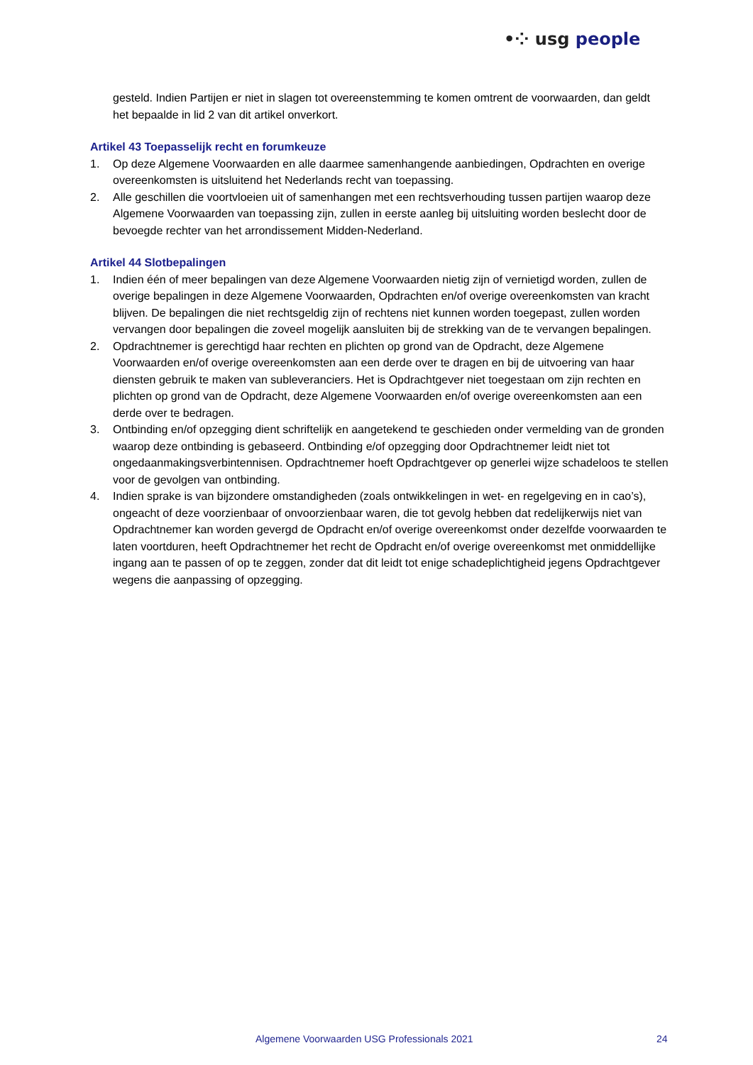•⁘ usg people
gesteld. Indien Partijen er niet in slagen tot overeenstemming te komen omtrent de voorwaarden, dan geldt het bepaalde in lid 2 van dit artikel onverkort.
Artikel 43 Toepasselijk recht en forumkeuze
1. Op deze Algemene Voorwaarden en alle daarmee samenhangende aanbiedingen, Opdrachten en overige overeenkomsten is uitsluitend het Nederlands recht van toepassing.
2. Alle geschillen die voortvloeien uit of samenhangen met een rechtsverhouding tussen partijen waarop deze Algemene Voorwaarden van toepassing zijn, zullen in eerste aanleg bij uitsluiting worden beslecht door de bevoegde rechter van het arrondissement Midden-Nederland.
Artikel 44 Slotbepalingen
1. Indien één of meer bepalingen van deze Algemene Voorwaarden nietig zijn of vernietigd worden, zullen de overige bepalingen in deze Algemene Voorwaarden, Opdrachten en/of overige overeenkomsten van kracht blijven. De bepalingen die niet rechtsgeldig zijn of rechtens niet kunnen worden toegepast, zullen worden vervangen door bepalingen die zoveel mogelijk aansluiten bij de strekking van de te vervangen bepalingen.
2. Opdrachtnemer is gerechtigd haar rechten en plichten op grond van de Opdracht, deze Algemene Voorwaarden en/of overige overeenkomsten aan een derde over te dragen en bij de uitvoering van haar diensten gebruik te maken van subleveranciers. Het is Opdrachtgever niet toegestaan om zijn rechten en plichten op grond van de Opdracht, deze Algemene Voorwaarden en/of overige overeenkomsten aan een derde over te bedragen.
3. Ontbinding en/of opzegging dient schriftelijk en aangetekend te geschieden onder vermelding van de gronden waarop deze ontbinding is gebaseerd. Ontbinding e/of opzegging door Opdrachtnemer leidt niet tot ongedaanmakingsverbintennisen. Opdrachtnemer hoeft Opdrachtgever op generlei wijze schadeloos te stellen voor de gevolgen van ontbinding.
4. Indien sprake is van bijzondere omstandigheden (zoals ontwikkelingen in wet- en regelgeving en in cao’s), ongeacht of deze voorzienbaar of onvoorzienbaar waren, die tot gevolg hebben dat redelijkerwijs niet van Opdrachtnemer kan worden gevergd de Opdracht en/of overige overeenkomst onder dezelfde voorwaarden te laten voortduren, heeft Opdrachtnemer het recht de Opdracht en/of overige overeenkomst met onmiddellijke ingang aan te passen of op te zeggen, zonder dat dit leidt tot enige schadeplichtigheid jegens Opdrachtgever wegens die aanpassing of opzegging.
Algemene Voorwaarden USG Professionals 2021 24